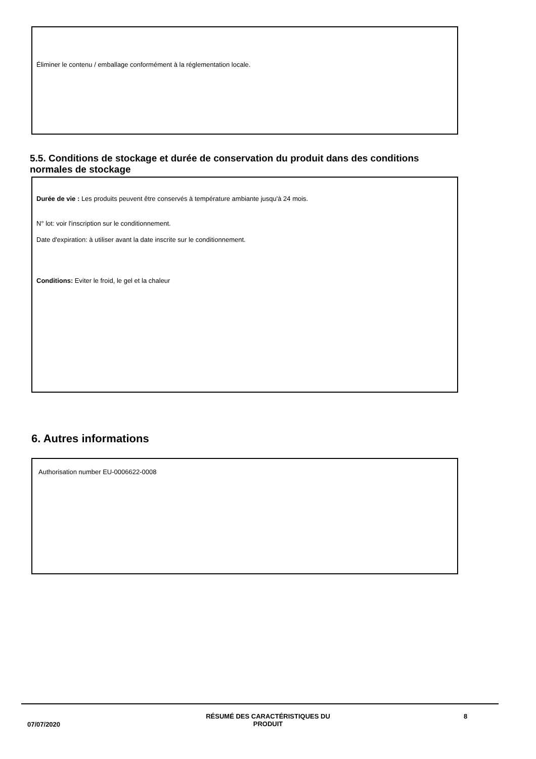Éliminer le contenu / emballage conformément à la réglementation locale.
5.5. Conditions de stockage et durée de conservation du produit dans des conditions normales de stockage
Durée de vie : Les produits peuvent être conservés à température ambiante jusqu'à 24 mois.
N° lot: voir l'inscription sur le conditionnement.
Date d'expiration: à utiliser avant la date inscrite sur le conditionnement.
Conditions: Eviter le froid, le gel et la chaleur
6. Autres informations
Authorisation number EU-0006622-0008
07/07/2020
RÉSUMÉ DES CARACTÉRISTIQUES DU PRODUIT 8